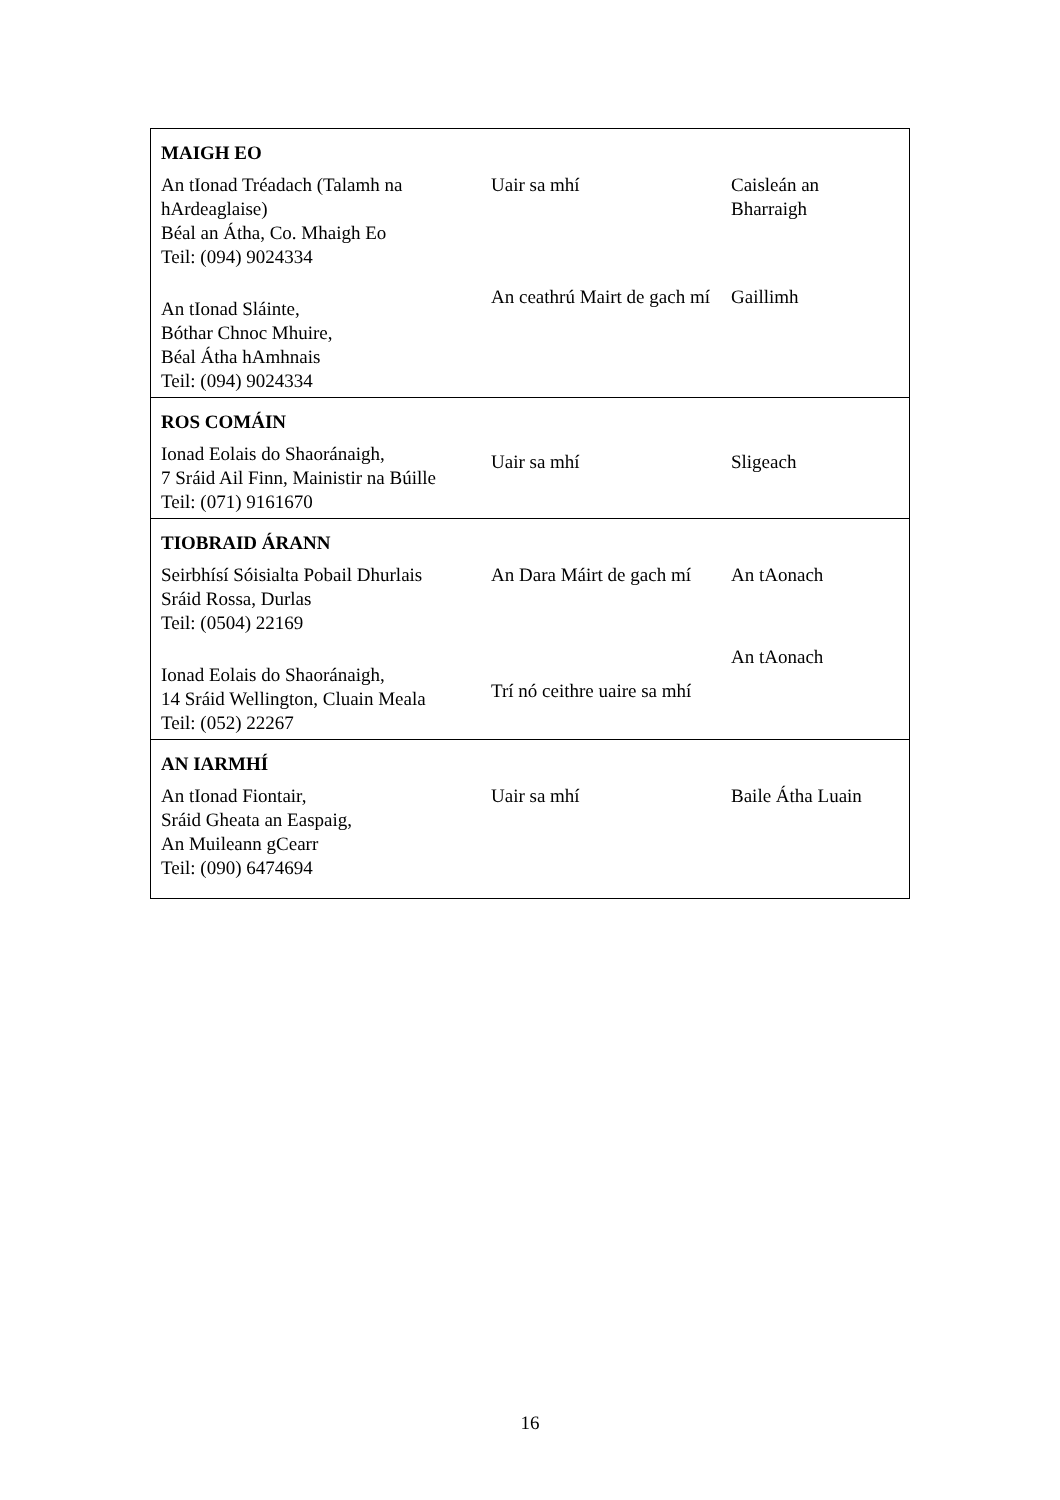| MAIGH EO | | |
| An tIonad Tréadach (Talamh na hArdeaglaise) Béal an Átha, Co. Mhaigh Eo Teil: (094) 9024334 | Uair sa mhí | Caisleán an Bharraigh |
| An tIonad Sláinte, Bóthar Chnoc Mhuire, Béal Átha hAmhnais Teil: (094) 9024334 | An ceathrú Mairt de gach mí | Gaillimh |
| ROS COMÁIN | | |
| Ionad Eolais do Shaoránaigh, 7 Sráid Ail Finn, Mainistir na Búille Teil: (071) 9161670 | Uair sa mhí | Sligeach |
| TIOBRAID ÁRANN | | |
| Seirbhísí Sóisialta Pobail Dhurlais Sráid Rossa, Durlas Teil: (0504) 22169 | An Dara Máirt de gach mí | An tAonach |
| Ionad Eolais do Shaoránaigh, 14 Sráid Wellington, Cluain Meala Teil: (052) 22267 | Trí nó ceithre uaire sa mhí | An tAonach |
| AN IARMHÍ | | |
| An tIonad Fiontair, Sráid Gheata an Easpaig, An Muileann gCearr Teil: (090) 6474694 | Uair sa mhí | Baile Átha Luain |
16